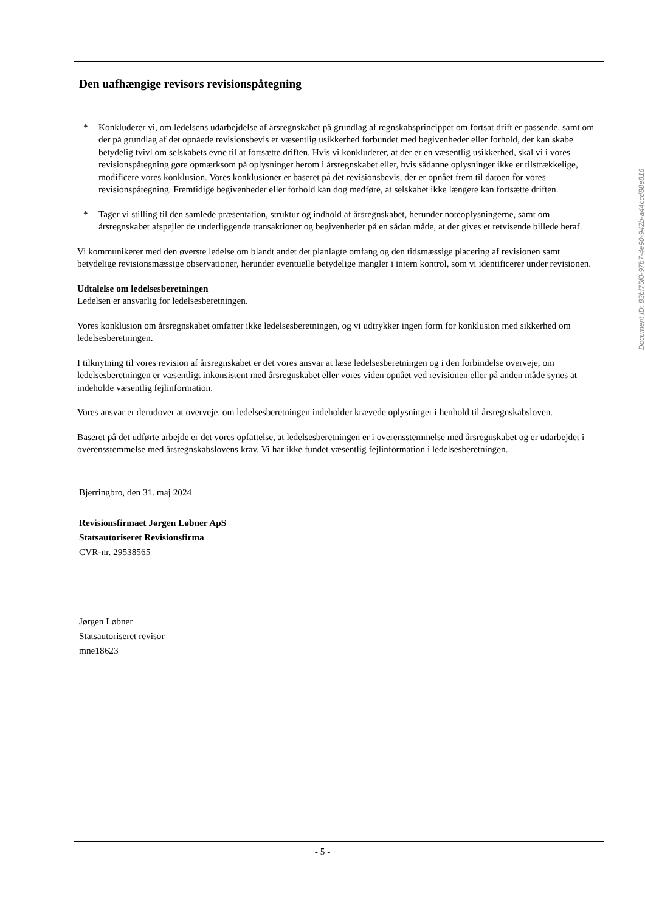Den uafhængige revisors revisionspåtegning
* Konkluderer vi, om ledelsens udarbejdelse af årsregnskabet på grundlag af regnskabsprincippet om fortsat drift er passende, samt om der på grundlag af det opnåede revisionsbevis er væsentlig usikkerhed forbundet med begivenheder eller forhold, der kan skabe betydelig tvivl om selskabets evne til at fortsætte driften. Hvis vi konkluderer, at der er en væsentlig usikkerhed, skal vi i vores revisionspåtegning gøre opmærksom på oplysninger herom i årsregnskabet eller, hvis sådanne oplysninger ikke er tilstrækkelige, modificere vores konklusion. Vores konklusioner er baseret på det revisionsbevis, der er opnået frem til datoen for vores revisionspåtegning. Fremtidige begivenheder eller forhold kan dog medføre, at selskabet ikke længere kan fortsætte driften.
* Tager vi stilling til den samlede præsentation, struktur og indhold af årsregnskabet, herunder noteoplysningerne, samt om årsregnskabet afspejler de underliggende transaktioner og begivenheder på en sådan måde, at der gives et retvisende billede heraf.
Vi kommunikerer med den øverste ledelse om blandt andet det planlagte omfang og den tidsmæssige placering af revisionen samt betydelige revisionsmæssige observationer, herunder eventuelle betydelige mangler i intern kontrol, som vi identificerer under revisionen.
Udtalelse om ledelsesberetningen
Ledelsen er ansvarlig for ledelsesberetningen.
Vores konklusion om årsregnskabet omfatter ikke ledelsesberetningen, og vi udtrykker ingen form for konklusion med sikkerhed om ledelsesberetningen.
I tilknytning til vores revision af årsregnskabet er det vores ansvar at læse ledelsesberetningen og i den forbindelse overveje, om ledelsesberetningen er væsentligt inkonsistent med årsregnskabet eller vores viden opnået ved revisionen eller på anden måde synes at indeholde væsentlig fejlinformation.
Vores ansvar er derudover at overveje, om ledelsesberetningen indeholder krævede oplysninger i henhold til årsregnskabsloven.
Baseret på det udførte arbejde er det vores opfattelse, at ledelsesberetningen er i overensstemmelse med årsregnskabet og er udarbejdet i overensstemmelse med årsregnskabslovens krav. Vi har ikke fundet væsentlig fejlinformation i ledelsesberetningen.
Bjerringbro, den 31. maj 2024
Revisionsfirmaet Jørgen Løbner ApS
Statsautoriseret Revisionsfirma
CVR-nr. 29538565
Jørgen Løbner
Statsautoriseret revisor
mne18623
Document ID: 83bf75f0-97b7-4e90-942b-a44ccd88e816
- 5 -